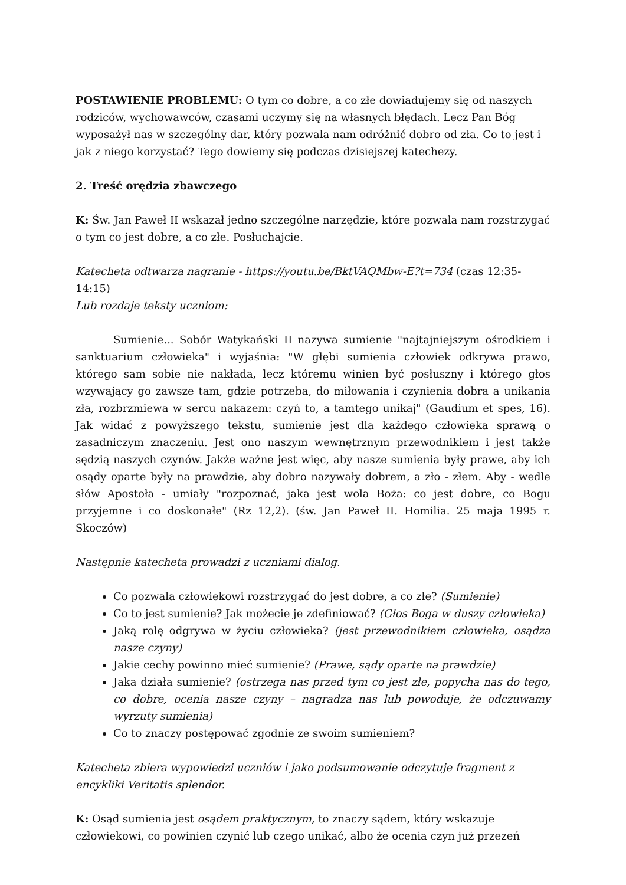POSTAWIENIE PROBLEMU: O tym co dobre, a co złe dowiadujemy się od naszych rodziców, wychowawców, czasami uczymy się na własnych błędach. Lecz Pan Bóg wyposażył nas w szczególny dar, który pozwala nam odróżnić dobro od zła. Co to jest i jak z niego korzystać? Tego dowiemy się podczas dzisiejszej katechezy.
2. Treść orędzia zbawczego
K: Św. Jan Paweł II wskazał jedno szczególne narzędzie, które pozwala nam rozstrzygać o tym co jest dobre, a co złe. Posłuchajcie.
Katecheta odtwarza nagranie - https://youtu.be/BktVAQMbw-E?t=734 (czas 12:35-14:15)
Lub rozdaje teksty uczniom:
Sumienie... Sobór Watykański II nazywa sumienie "najtajniejszym ośrodkiem i sanktuarium człowieka" i wyjaśnia: "W głębi sumienia człowiek odkrywa prawo, którego sam sobie nie nakłada, lecz któremu winien być posłuszny i którego głos wzywający go zawsze tam, gdzie potrzeba, do miłowania i czynienia dobra a unikania zła, rozbrzmiewa w sercu nakazem: czyń to, a tamtego unikaj" (Gaudium et spes, 16). Jak widać z powyższego tekstu, sumienie jest dla każdego człowieka sprawą o zasadniczym znaczeniu. Jest ono naszym wewnętrznym przewodnikiem i jest także sędzią naszych czynów. Jakże ważne jest więc, aby nasze sumienia były prawe, aby ich osądy oparte były na prawdzie, aby dobro nazywały dobrem, a zło - złem. Aby - wedle słów Apostoła - umiały "rozpoznać, jaka jest wola Boża: co jest dobre, co Bogu przyjemne i co doskonałe" (Rz 12,2). (św. Jan Paweł II. Homilia. 25 maja 1995 r. Skoczów)
Następnie katecheta prowadzi z uczniami dialog.
Co pozwala człowiekowi rozstrzygać do jest dobre, a co złe? (Sumienie)
Co to jest sumienie? Jak możecie je zdefiniować? (Głos Boga w duszy człowieka)
Jaką rolę odgrywa w życiu człowieka? (jest przewodnikiem człowieka, osądza nasze czyny)
Jakie cechy powinno mieć sumienie? (Prawe, sądy oparte na prawdzie)
Jaka działa sumienie? (ostrzega nas przed tym co jest złe, popycha nas do tego, co dobre, ocenia nasze czyny – nagradza nas lub powoduje, że odczuwamy wyrzuty sumienia)
Co to znaczy postępować zgodnie ze swoim sumieniem?
Katecheta zbiera wypowiedzi uczniów i jako podsumowanie odczytuje fragment z encykliki Veritatis splendor.
K: Osąd sumienia jest osądem praktycznym, to znaczy sądem, który wskazuje człowiekowi, co powinien czynić lub czego unikać, albo że ocenia czyn już przezeń